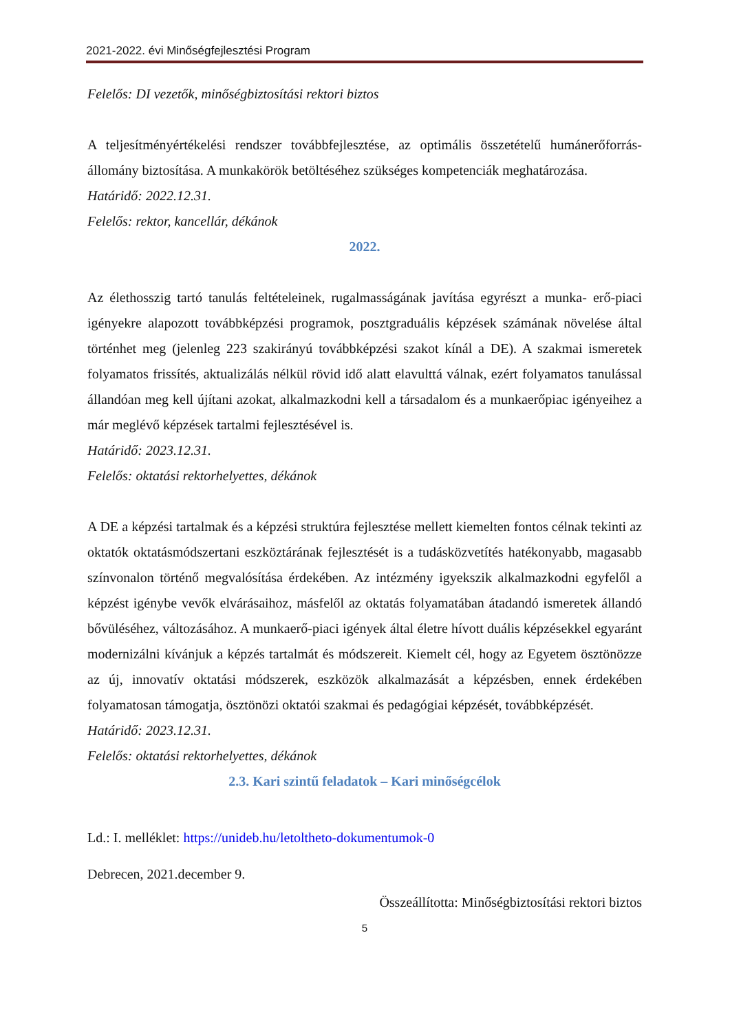2021-2022. évi Minőségfejlesztési Program
Felelős: DI vezetők, minőségbiztosítási rektori biztos
A teljesítményértékelési rendszer továbbfejlesztése, az optimális összetételű humánerőforrás-állomány biztosítása. A munkakörök betöltéséhez szükséges kompetenciák meghatározása.
Határidő: 2022.12.31.
Felelős: rektor, kancellár, dékánok
2022.
Az élethosszig tartó tanulás feltételeinek, rugalmasságának javítása egyrészt a munka- erő-piaci igényekre alapozott továbbképzési programok, posztgraduális képzések számának növelése által történhet meg (jelenleg 223 szakirányú továbbképzési szakot kínál a DE). A szakmai ismeretek folyamatos frissítés, aktualizálás nélkül rövid idő alatt elavulttá válnak, ezért folyamatos tanulással állandóan meg kell újítani azokat, alkalmazkodni kell a társadalom és a munkaerőpiac igényeihez a már meglévő képzések tartalmi fejlesztésével is.
Határidő: 2023.12.31.
Felelős: oktatási rektorhelyettes, dékánok
A DE a képzési tartalmak és a képzési struktúra fejlesztése mellett kiemelten fontos célnak tekinti az oktatók oktatásmódszertani eszköztárának fejlesztését is a tudásközvetítés hatékonyabb, magasabb színvonalon történő megvalósítása érdekében. Az intézmény igyekszik alkalmazkodni egyfelől a képzést igénybe vevők elvárásaihoz, másfelől az oktatás folyamatában átadandó ismeretek állandó bővüléséhez, változásához. A munkaerő-piaci igények által életre hívott duális képzésekkel egyaránt modernizálni kívánjuk a képzés tartalmát és módszereit. Kiemelt cél, hogy az Egyetem ösztönözze az új, innovatív oktatási módszerek, eszközök alkalmazását a képzésben, ennek érdekében folyamatosan támogatja, ösztönözi oktatói szakmai és pedagógiai képzését, továbbképzését.
Határidő: 2023.12.31.
Felelős: oktatási rektorhelyettes, dékánok
2.3. Kari szintű feladatok – Kari minőségcélok
Ld.: I. melléklet: https://unideb.hu/letoltheto-dokumentumok-0
Debrecen, 2021.december 9.
Összeállította: Minőségbiztosítási rektori biztos
5